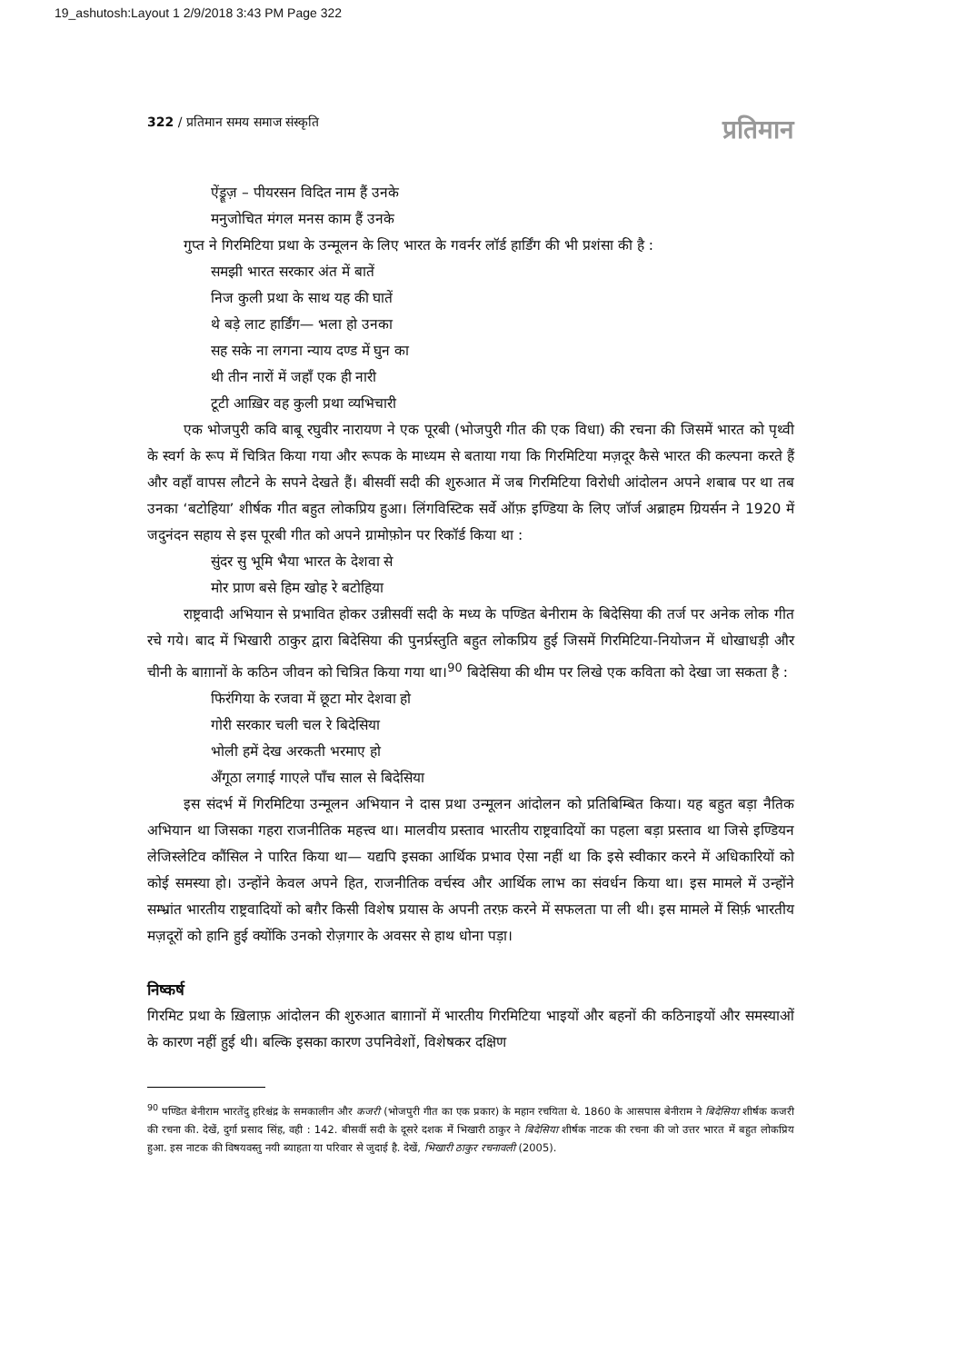19_ashutosh:Layout 1 2/9/2018 3:43 PM Page 322
322 / प्रतिमान समय समाज संस्कृति प्रतिमान
ऐंड्रूज़ – पीयरसन विदित नाम हैं उनके
मनुजोचित मंगल मनस काम हैं उनके
गुप्त ने गिरमिटिया प्रथा के उन्मूलन के लिए भारत के गवर्नर लॉर्ड हार्डिंग की भी प्रशंसा की है :
समझी भारत सरकार अंत में बातें
निज कुली प्रथा के साथ यह की घातें
थे बड़े लाट हार्डिंग— भला हो उनका
सह सके ना लगना न्याय दण्ड में घुन का
थी तीन नारों में जहाँ एक ही नारी
टूटी आख़िर वह कुली प्रथा व्यभिचारी
एक भोजपुरी कवि बाबू रघुवीर नारायण ने एक पूरबी (भोजपुरी गीत की एक विधा) की रचना की जिसमें भारत को पृथ्वी के स्वर्ग के रूप में चित्रित किया गया और रूपक के माध्यम से बताया गया कि गिरमिटिया मज़दूर कैसे भारत की कल्पना करते हैं और वहाँ वापस लौटने के सपने देखते हैं। बीसवीं सदी की शुरुआत में जब गिरमिटिया विरोधी आंदोलन अपने शबाब पर था तब उनका ‘बटोहिया’ शीर्षक गीत बहुत लोकप्रिय हुआ। लिंगविस्टिक सर्वे ऑफ़ इण्डिया के लिए जॉर्ज अब्राहम ग्रियर्सन ने 1920 में जदुनंदन सहाय से इस पूरबी गीत को अपने ग्रामोफ़ोन पर रिकॉर्ड किया था :
सुंदर सु भूमि भैया भारत के देशवा से
मोर प्राण बसे हिम खोह रे बटोहिया
राष्ट्रवादी अभियान से प्रभावित होकर उन्नीसवीं सदी के मध्य के पण्डित बेनीराम के बिदेसिया की तर्ज पर अनेक लोक गीत रचे गये। बाद में भिखारी ठाकुर द्वारा बिदेसिया की पुनर्प्रस्तुति बहुत लोकप्रिय हुई जिसमें गिरमिटिया-नियोजन में धोखाधड़ी और चीनी के बाग़ानों के कठिन जीवन को चित्रित किया गया था।<sup>90</sup> बिदेसिया की थीम पर लिखे एक कविता को देखा जा सकता है :
फिरंगिया के रजवा में छूटा मोर देशवा हो
गोरी सरकार चली चल रे बिदेसिया
भोली हमें देख अरकती भरमाए हो
अँगूठा लगाई गाएले पाँच साल से बिदेसिया
इस संदर्भ में गिरमिटिया उन्मूलन अभियान ने दास प्रथा उन्मूलन आंदोलन को प्रतिबिम्बित किया। यह बहुत बड़ा नैतिक अभियान था जिसका गहरा राजनीतिक महत्त्व था। मालवीय प्रस्ताव भारतीय राष्ट्रवादियों का पहला बड़ा प्रस्ताव था जिसे इण्डियन लेजिस्लेटिव कौंसिल ने पारित किया था— यद्यपि इसका आर्थिक प्रभाव ऐसा नहीं था कि इसे स्वीकार करने में अधिकारियों को कोई समस्या हो। उन्होंने केवल अपने हित, राजनीतिक वर्चस्व और आर्थिक लाभ का संवर्धन किया था। इस मामले में उन्होंने सम्भ्रांत भारतीय राष्ट्रवादियों को बग़ैर किसी विशेष प्रयास के अपनी तरफ़ करने में सफलता पा ली थी। इस मामले में सिर्फ़ भारतीय मज़दूरों को हानि हुई क्योंकि उनको रोज़गार के अवसर से हाथ धोना पड़ा।
निष्कर्ष
गिरमिट प्रथा के ख़िलाफ़ आंदोलन की शुरुआत बाग़ानों में भारतीय गिरमिटिया भाइयों और बहनों की कठिनाइयों और समस्याओं के कारण नहीं हुई थी। बल्कि इसका कारण उपनिवेशों, विशेषकर दक्षिण
<sup>90</sup> पण्डित बेनीराम भारतेंदु हरिश्चंद्र के समकालीन और कजरी (भोजपुरी गीत का एक प्रकार) के महान रचयिता थे. 1860 के आसपास बेनीराम ने बिदेसिया शीर्षक कजरी की रचना की. देखें, दुर्गा प्रसाद सिंह, वही : 142. बीसवीं सदी के दूसरे दशक में भिखारी ठाकुर ने बिदेसिया शीर्षक नाटक की रचना की जो उत्तर भारत में बहुत लोकप्रिय हुआ. इस नाटक की विषयवस्तु नयी ब्याहता या परिवार से जुदाई है. देखें, भिखारी ठाकुर रचनावली (2005).